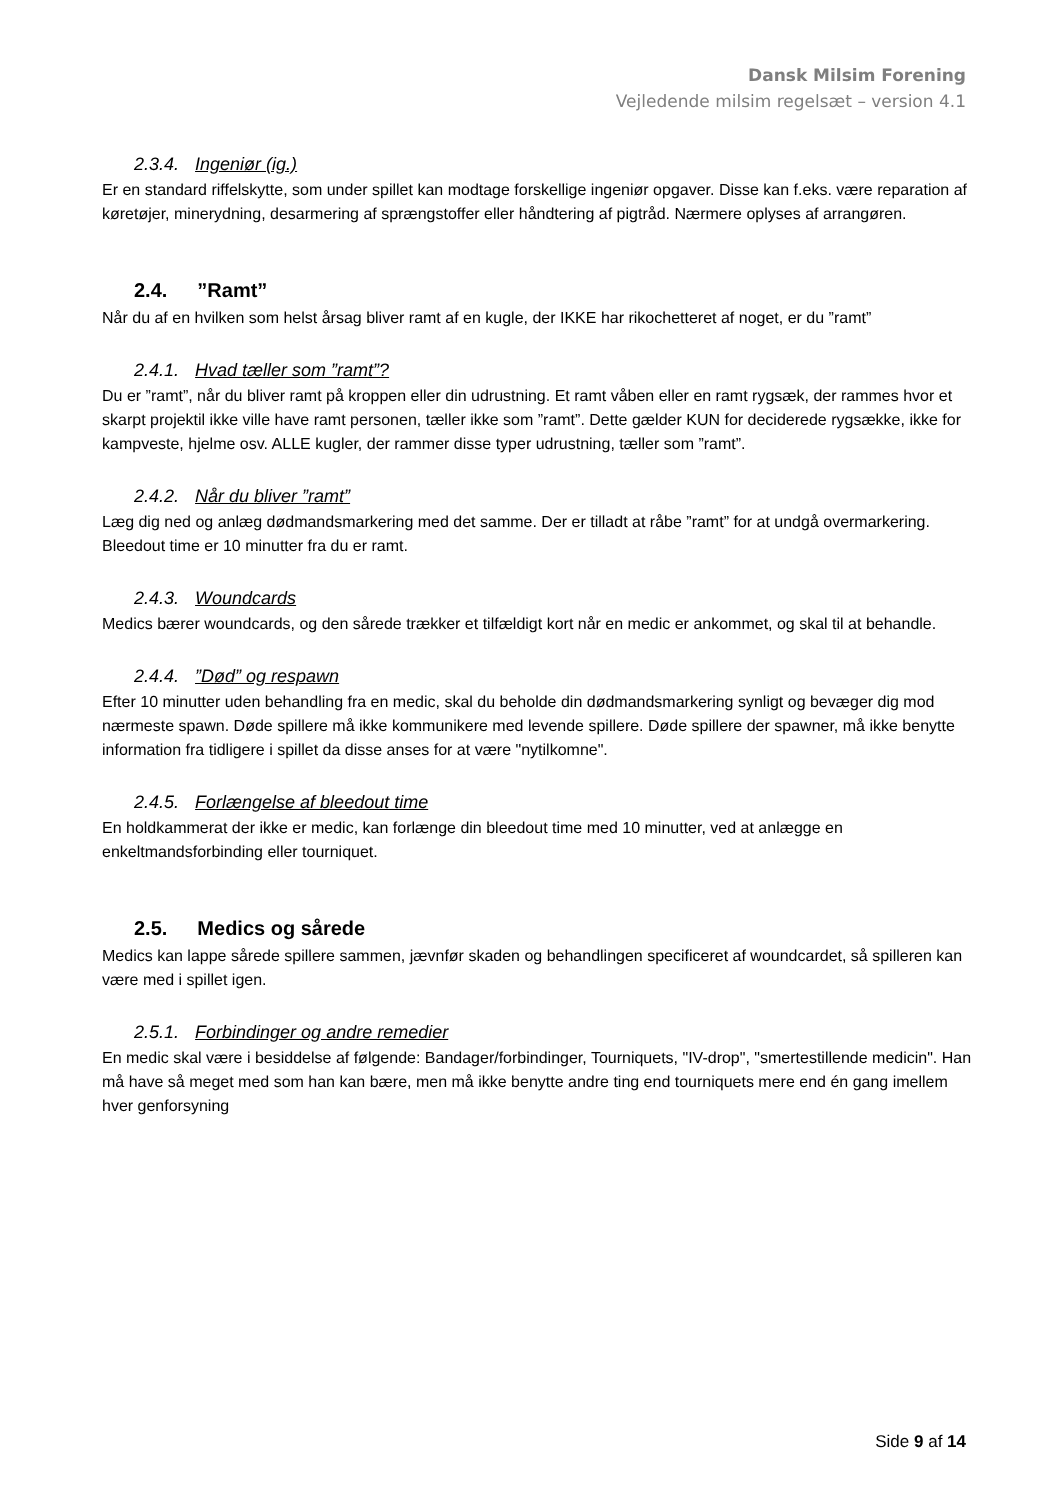Dansk Milsim Forening
Vejledende milsim regelsæt – version 4.1
2.3.4. Ingeniør (ig.)
Er en standard riffelskytte, som under spillet kan modtage forskellige ingeniør opgaver. Disse kan f.eks. være reparation af køretøjer, minerydning, desarmering af sprængstoffer eller håndtering af pigtråd. Nærmere oplyses af arrangøren.
2.4.”Ramt”
Når du af en hvilken som helst årsag bliver ramt af en kugle, der IKKE har rikochetteret af noget, er du ”ramt”
2.4.1. Hvad tæller som ”ramt”?
Du er ”ramt”, når du bliver ramt på kroppen eller din udrustning. Et ramt våben eller en ramt rygsæk, der rammes hvor et skarpt projektil ikke ville have ramt personen, tæller ikke som ”ramt”. Dette gælder KUN for deciderede rygsække, ikke for kampveste, hjelme osv. ALLE kugler, der rammer disse typer udrustning, tæller som ”ramt”.
2.4.2. Når du bliver ”ramt”
Læg dig ned og anlæg dødmandsmarkering med det samme. Der er tilladt at råbe ”ramt” for at undgå overmarkering. Bleedout time er 10 minutter fra du er ramt.
2.4.3. Woundcards
Medics bærer woundcards, og den sårede trækker et tilfældigt kort når en medic er ankommet, og skal til at behandle.
2.4.4.”Død” og respawn
Efter 10 minutter uden behandling fra en medic, skal du beholde din dødmandsmarkering synligt og bevæger dig mod nærmeste spawn. Døde spillere må ikke kommunikere med levende spillere. Døde spillere der spawner, må ikke benytte information fra tidligere i spillet da disse anses for at være "nytilkomne".
2.4.5. Forlængelse af bleedout time
En holdkammerat der ikke er medic, kan forlænge din bleedout time med 10 minutter, ved at anlægge en enkeltmandsforbinding eller tourniquet.
2.5. Medics og sårede
Medics kan lappe sårede spillere sammen, jævnfør skaden og behandlingen specificeret af woundcardet, så spilleren kan være med i spillet igen.
2.5.1. Forbindinger og andre remedier
En medic skal være i besiddelse af følgende: Bandager/forbindinger, Tourniquets, "IV-drop", "smertestillende medicin". Han må have så meget med som han kan bære, men må ikke benytte andre ting end tourniquets mere end én gang imellem hver genforsyning
Side 9 af 14